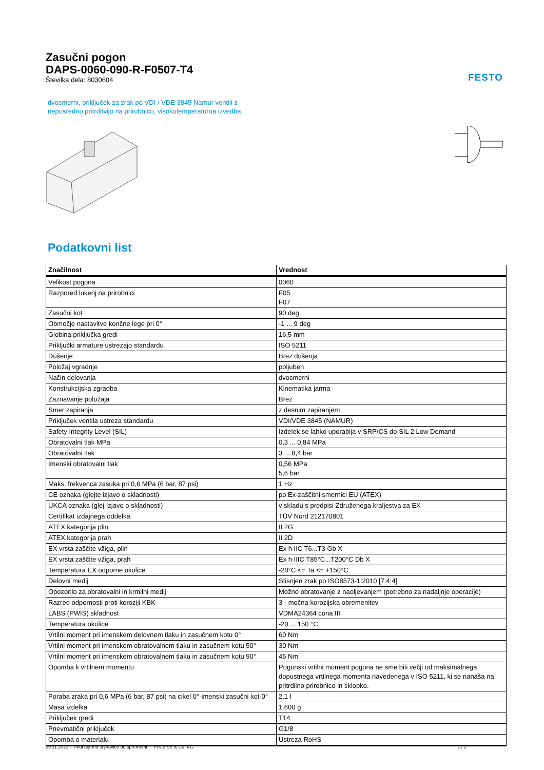FESTO
Zasučni pogon
DAPS-0060-090-R-F0507-T4
Številka dela: 8030604
dvosmerni, priključek za zrak po VDI / VDE 3845 Namur ventili z
neposredno pritrditvijo na prirobnico, visokotemperaturna izvedba.
Podatkovni list
| Značilnost | Vrednost |
| --- | --- |
| Velikost pogona | 0060 |
| Razpored lukenj na prirobnici | F05 F07 |
| Zasučni kot | 90 deg |
| Območje nastavitve končne lege pri 0° | -1 ... 9 deg |
| Globina priključka gredi | 16,5 mm |
| Priključki armature ustrezajo standardu | ISO 5211 |
| Dušenje | Brez dušenja |
| Položaj vgradnje | poljuben |
| Način delovanja | dvosmerni |
| Konstrukcijska zgradba | Kinematika jarma |
| Zaznavanje položaja | Brez |
| Smer zapiranja | z desnim zapiranjem |
| Priključek ventila ustreza standardu | VDI/VDE 3845 (NAMUR) |
| Safety Integrity Level (SIL) | Izdelek se lahko uporablja v SRP/CS do SIL 2 Low Demand |
| Obratovalni tlak MPa | 0,3 ... 0,84 MPa |
| Obratovalni tlak | 3 ... 8,4 bar |
| Imenski obratovalni tlak | 0,56 MPa 5,6 bar |
| Maks. frekvenca zasuka pri 0,6 MPa (6 bar, 87 psi) | 1 Hz |
| CE oznaka (glejte izjavo o skladnosti) | po Ex-zaščitni smernici EU (ATEX) |
| UKCA oznaka (glej Izjavo o skladnosti) | v skladu s predpisi Združenega kraljestva za EX |
| Certifikat izdajnega oddelka | TÜV Nord 212170801 |
| ATEX kategorija plin | II 2G |
| ATEX kategorija prah | II 2D |
| EX vrsta zaščite vžiga, plin | Ex h IIC T6...T3 Gb X |
| EX vrsta zaščite vžiga, prah | Ex h IIIC T85°C...T200°C Db X |
| Temperatura EX odporne okolice | -20°C <= Ta <= +150°C |
| Delovni medij | Stisnjen zrak po ISO8573-1:2010 [7:4:4] |
| Opozorilo za obratovalni in krmilni medij | Možno obratovanje z naoljevanjem (potrebno za nadaljnje operacije) |
| Razred odpornosti proti koroziji KBK | 3 - močna korozijska obremenitev |
| LABS (PWIS) skladnost | VDMA24364 cona III |
| Temperatura okolice | -20 ... 150 °C |
| Vrtilni moment pri imenskem delovnem tlaku in zasučnem kotu 0° | 60 Nm |
| Vrtilni moment pri imenskem obratovalnem tlaku in zasučnem kotu 50° | 30 Nm |
| Vrtilni moment pri imenskem obratovalnem tlaku in zasučnem kotu 90° | 45 Nm |
| Opomba k vrtilnem momentu | Pogonski vrtilni moment pogona ne sme biti večji od maksimalnega dopustnega vrtilnega momenta navedenega v ISO 5211, ki se nanaša na pritrdilno prirobnico in sklopko. |
| Poraba zraka pri 0,6 MPa (6 bar, 87 psi) na cikel 0°-imenski zasučni kot-0° | 2,1 l |
| Masa izdelka | 1.600 g |
| Priključek gredi | T14 |
| Pnevmatični priključek | G1/8 |
| Opomba o materialu | Ustreza RoHS |
09.11.2023 – Pridržujemo si pravico do sprememb – Festo SE & Co. KG 1 / 2